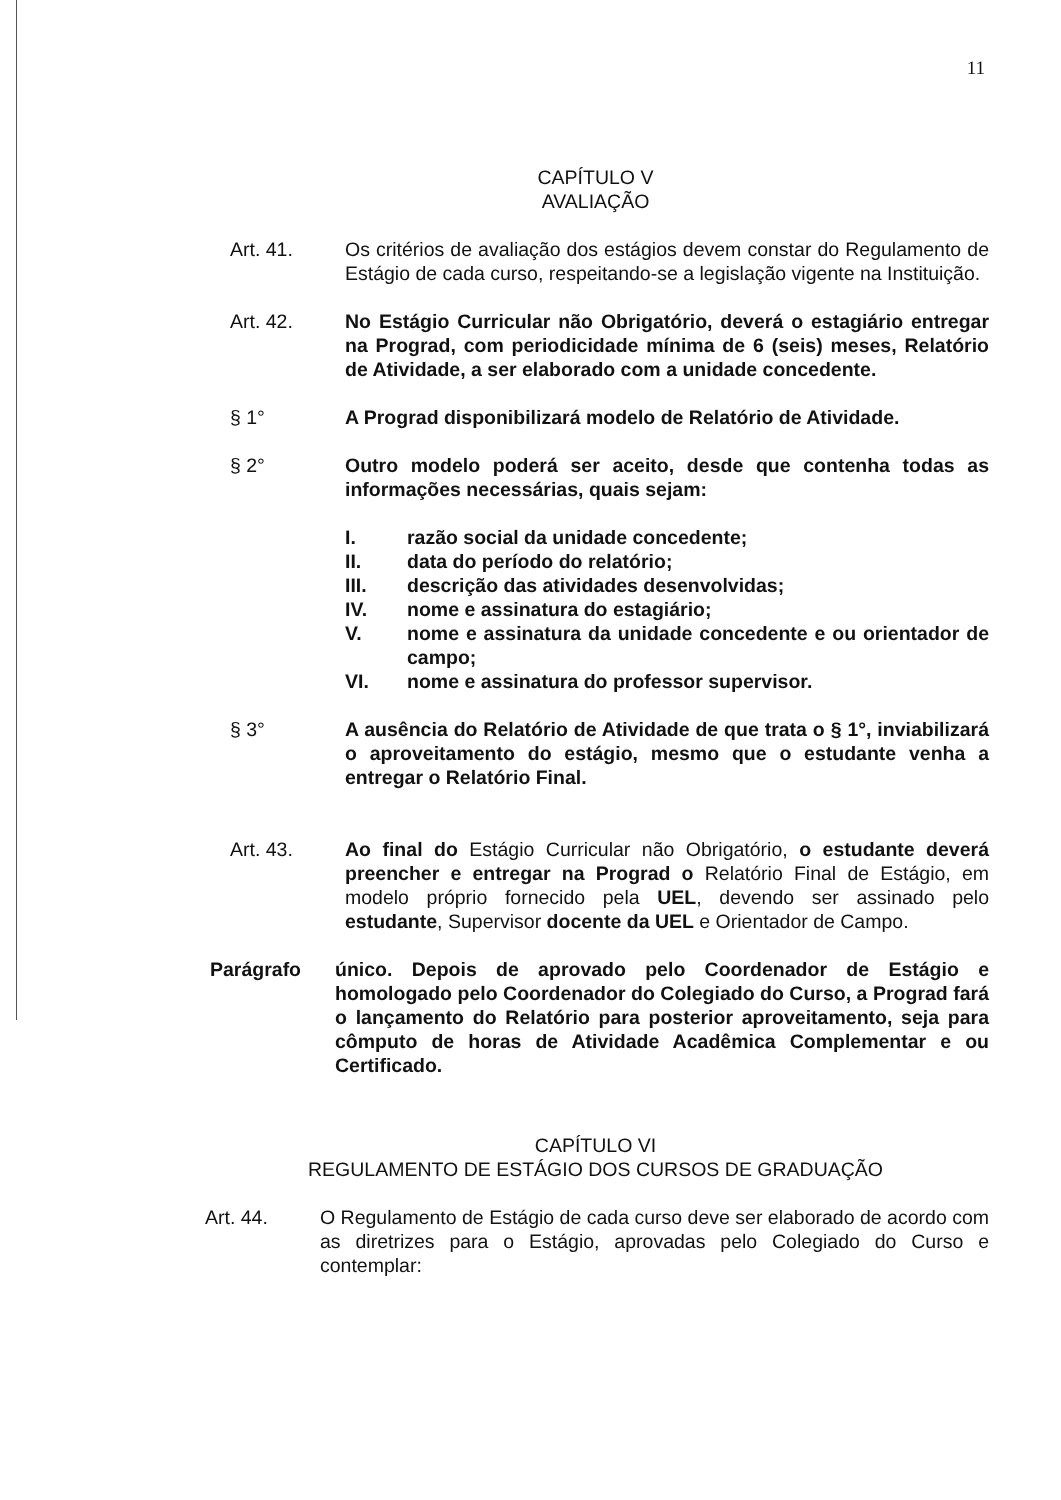11
CAPÍTULO V
AVALIAÇÃO
Art. 41. Os critérios de avaliação dos estágios devem constar do Regulamento de Estágio de cada curso, respeitando-se a legislação vigente na Instituição.
Art. 42. No Estágio Curricular não Obrigatório, deverá o estagiário entregar na Prograd, com periodicidade mínima de 6 (seis) meses, Relatório de Atividade, a ser elaborado com a unidade concedente.
§ 1° A Prograd disponibilizará modelo de Relatório de Atividade.
§ 2° Outro modelo poderá ser aceito, desde que contenha todas as informações necessárias, quais sejam:
I. razão social da unidade concedente;
II. data do período do relatório;
III. descrição das atividades desenvolvidas;
IV. nome e assinatura do estagiário;
V. nome e assinatura da unidade concedente e ou orientador de campo;
VI. nome e assinatura do professor supervisor.
§ 3° A ausência do Relatório de Atividade de que trata o § 1°, inviabilizará o aproveitamento do estágio, mesmo que o estudante venha a entregar o Relatório Final.
Art. 43. Ao final do Estágio Curricular não Obrigatório, o estudante deverá preencher e entregar na Prograd o Relatório Final de Estágio, em modelo próprio fornecido pela UEL, devendo ser assinado pelo estudante, Supervisor docente da UEL e Orientador de Campo.
Parágrafo único. Depois de aprovado pelo Coordenador de Estágio e homologado pelo Coordenador do Colegiado do Curso, a Prograd fará o lançamento do Relatório para posterior aproveitamento, seja para cômputo de horas de Atividade Acadêmica Complementar e ou Certificado.
CAPÍTULO VI
REGULAMENTO DE ESTÁGIO DOS CURSOS DE GRADUAÇÃO
Art. 44. O Regulamento de Estágio de cada curso deve ser elaborado de acordo com as diretrizes para o Estágio, aprovadas pelo Colegiado do Curso e contemplar: